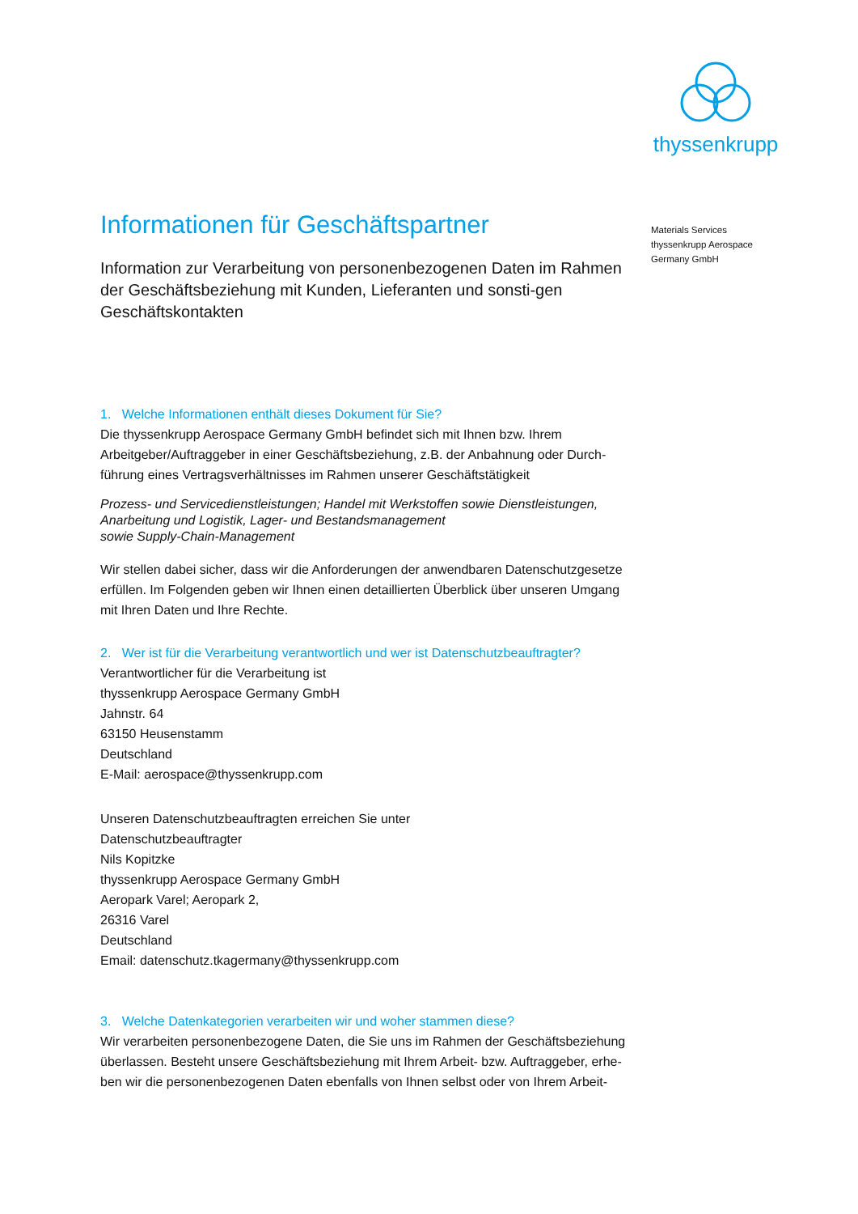thyssenkrupp
Materials Services
thyssenkrupp Aerospace
Germany GmbH
Informationen für Geschäftspartner
Information zur Verarbeitung von personenbezogenen Daten im Rahmen der Geschäftsbeziehung mit Kunden, Lieferanten und sonsti-gen Geschäftskontakten
1. Welche Informationen enthält dieses Dokument für Sie?
Die thyssenkrupp Aerospace Germany GmbH befindet sich mit Ihnen bzw. Ihrem Arbeitgeber/Auftraggeber in einer Geschäftsbeziehung, z.B. der Anbahnung oder Durch-führung eines Vertragsverhältnisses im Rahmen unserer Geschäftstätigkeit
Prozess- und Servicedienstleistungen; Handel mit Werkstoffen sowie Dienstleistungen, Anarbeitung und Logistik, Lager- und Bestandsmanagement
sowie Supply-Chain-Management
Wir stellen dabei sicher, dass wir die Anforderungen der anwendbaren Datenschutzgesetze erfüllen. Im Folgenden geben wir Ihnen einen detaillierten Überblick über unseren Umgang mit Ihren Daten und Ihre Rechte.
2. Wer ist für die Verarbeitung verantwortlich und wer ist Datenschutzbeauftragter?
Verantwortlicher für die Verarbeitung ist
thyssenkrupp Aerospace Germany GmbH
Jahnstr. 64
63150 Heusenstamm
Deutschland
E-Mail: aerospace@thyssenkrupp.com
Unseren Datenschutzbeauftragten erreichen Sie unter
Datenschutzbeauftragter
Nils Kopitzke
thyssenkrupp Aerospace Germany GmbH
Aeropark Varel; Aeropark 2,
26316 Varel
Deutschland
Email: datenschutz.tkagermany@thyssenkrupp.com
3. Welche Datenkategorien verarbeiten wir und woher stammen diese?
Wir verarbeiten personenbezogene Daten, die Sie uns im Rahmen der Geschäftsbeziehung überlassen. Besteht unsere Geschäftsbeziehung mit Ihrem Arbeit- bzw. Auftraggeber, erhe-ben wir die personenbezogenen Daten ebenfalls von Ihnen selbst oder von Ihrem Arbeit-